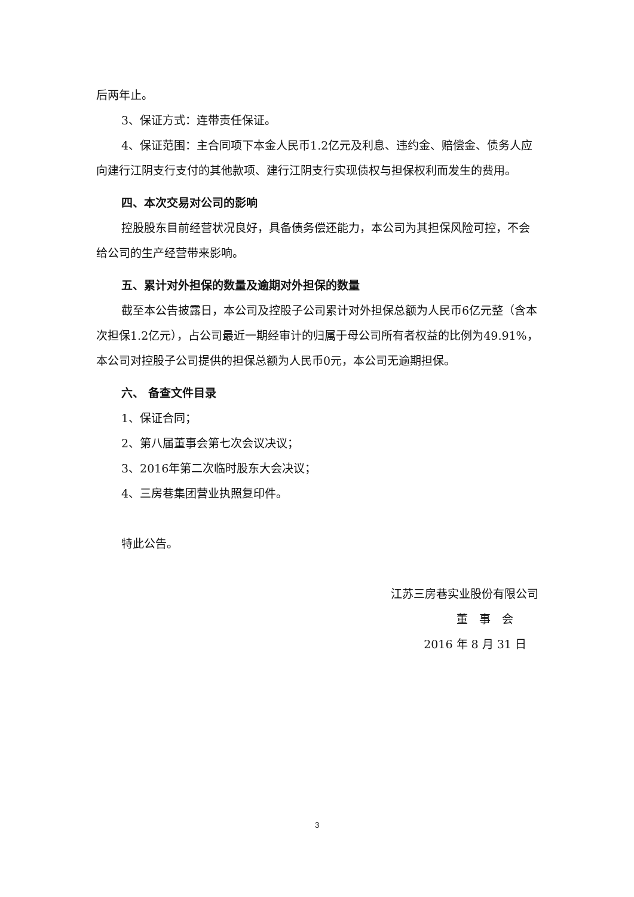后两年止。
3、保证方式：连带责任保证。
4、保证范围：主合同项下本金人民币1.2亿元及利息、违约金、赔偿金、债务人应向建行江阴支行支付的其他款项、建行江阴支行实现债权与担保权利而发生的费用。
四、本次交易对公司的影响
控股股东目前经营状况良好，具备债务偿还能力，本公司为其担保风险可控，不会给公司的生产经营带来影响。
五、累计对外担保的数量及逾期对外担保的数量
截至本公告披露日，本公司及控股子公司累计对外担保总额为人民币6亿元整（含本次担保1.2亿元），占公司最近一期经审计的归属于母公司所有者权益的比例为49.91%，本公司对控股子公司提供的担保总额为人民币0元，本公司无逾期担保。
六、 备查文件目录
1、保证合同；
2、第八届董事会第七次会议决议；
3、2016年第二次临时股东大会决议；
4、三房巷集团营业执照复印件。
特此公告。
江苏三房巷实业股份有限公司
董　事　会
2016 年 8 月 31 日
3